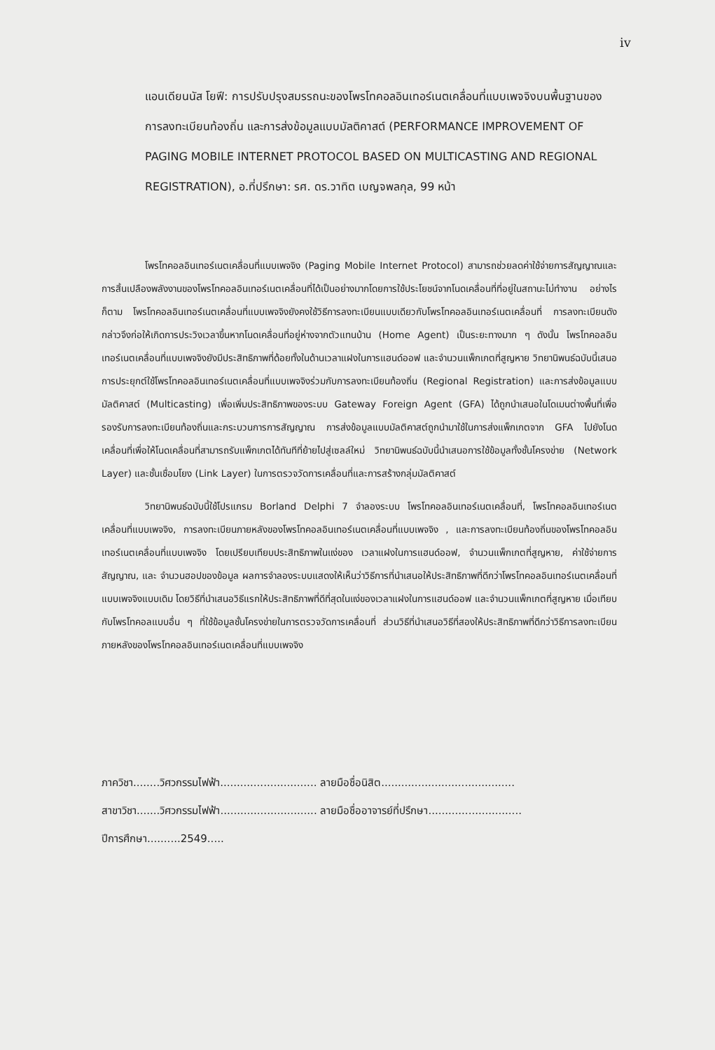iv
แอนเดียนนัส โยฟี: การปรับปรุงสมรรถนะของโพรโทคอลอินเทอร์เนตเคลื่อนที่แบบเพจจิงบนพื้นฐานของการลงทะเบียนท้องถิ่น และการส่งข้อมูลแบบมัลติคาสต์ (PERFORMANCE IMPROVEMENT OF PAGING MOBILE INTERNET PROTOCOL BASED ON MULTICASTING AND REGIONAL REGISTRATION), อ.ที่ปรึกษา: รศ. ดร.วาทิต เบญจพลกุล, 99 หน้า
โพรโทคอลอินเทอร์เนตเคลื่อนที่แบบเพจจิง (Paging Mobile Internet Protocol) สามารถช่วยลดค่าใช้จ่ายการสัญญาณและการสิ้นเปลืองพลังงานของโพรโทคอลอินเทอร์เนตเคลื่อนที่ได้เป็นอย่างมากโดยการใช้ประโยชน์จากโนดเคลื่อนที่ที่อยู่ในสถานะไม่ทำงาน อย่างไรก็ตาม โพรโทคอลอินเทอร์เนตเคลื่อนที่แบบเพจจิงยังคงใช้วิธีการลงทะเบียนแบบเดียวกับโพรโทคอลอินเทอร์เนตเคลื่อนที่ การลงทะเบียนดังกล่าวจึงก่อให้เกิดการประวิงเวลาขึ้นหากโนดเคลื่อนที่อยู่ห่างจากตัวแทนบ้าน (Home Agent) เป็นระยะทางมาก ๆ ดังนั้น โพรโทคอลอินเทอร์เนตเคลื่อนที่แบบเพจจิงยังมีประสิทธิภาพที่ด้อยทั้งในด้านเวลาแฝงในการแฮนด์ออฟ และจำนวนแพ็กเกตที่สูญหาย วิทยานิพนธ์ฉบับนี้เสนอการประยุกต์ใช้โพรโทคอลอินเทอร์เนตเคลื่อนที่แบบเพจจิงร่วมกับการลงทะเบียนท้องถิ่น (Regional Registration) และการส่งข้อมูลแบบมัลติคาสต์ (Multicasting) เพื่อเพิ่มประสิทธิภาพของระบบ Gateway Foreign Agent (GFA) ได้ถูกนำเสนอในโดเมนต่างพื้นที่เพื่อรองรับการลงทะเบียนท้องถิ่นและกระบวนการการสัญญาณ การส่งข้อมูลแบบมัลติคาสต์ถูกนำมาใช้ในการส่งแพ็กเกตจาก GFA ไปยังโนดเคลื่อนที่เพื่อให้โนดเคลื่อนที่สามารถรับแพ็กเกตได้ทันทีที่ย้ายไปสู่เซลล์ใหม่ วิทยานิพนธ์ฉบับนี้นำเสนอการใช้ข้อมูลทั้งชั้นโครงข่าย (Network Layer) และชั้นเชื่อมโยง (Link Layer) ในการตรวจวัดการเคลื่อนที่และการสร้างกลุ่มมัลติคาสต์
วิทยานิพนธ์ฉบับนี้ใช้โปรแกรม Borland Delphi 7 จำลองระบบ โพรโทคอลอินเทอร์เนตเคลื่อนที่, โพรโทคอลอินเทอร์เนตเคลื่อนที่แบบเพจจิง, การลงทะเบียนภายหลังของโพรโทคอลอินเทอร์เนตเคลื่อนที่แบบเพจจิง , และการลงทะเบียนท้องถิ่นของโพรโทคอลอินเทอร์เนตเคลื่อนที่แบบเพจจิง โดยเปรียบเทียบประสิทธิภาพในแง่ของ เวลาแฝงในการแฮนด์ออฟ, จำนวนแพ็กเกตที่สูญหาย, ค่าใช้จ่ายการสัญญาณ, และ จำนวนฮอปของข้อมูล ผลการจำลองระบบแสดงให้เห็นว่าวิธีการที่นำเสนอให้ประสิทธิภาพที่ดีกว่าโพรโทคอลอินเทอร์เนตเคลื่อนที่แบบเพจจิงแบบเดิม โดยวิธีที่นำเสนอวิธีแรกให้ประสิทธิภาพที่ดีที่สุดในแง่ของเวลาแฝงในการแฮนด์ออฟ และจำนวนแพ็กเกตที่สูญหาย เมื่อเทียบกับโพรโทคอลแบบอื่น ๆ ที่ใช้ข้อมูลชั้นโครงข่ายในการตรวจวัดการเคลื่อนที่ ส่วนวิธีที่นำเสนอวิธีที่สองให้ประสิทธิภาพที่ดีกว่าวิธีการลงทะเบียนภายหลังของโพรโทคอลอินเทอร์เนตเคลื่อนที่แบบเพจจิง
ภาควิชา........วิศวกรรมไฟฟ้า............................. ลายมือชื่อนิสิต........................................
สาขาวิชา.......วิศวกรรมไฟฟ้า............................. ลายมือชื่ออาจารย์ที่ปรึกษา............................
ปีการศึกษา..........2549.....